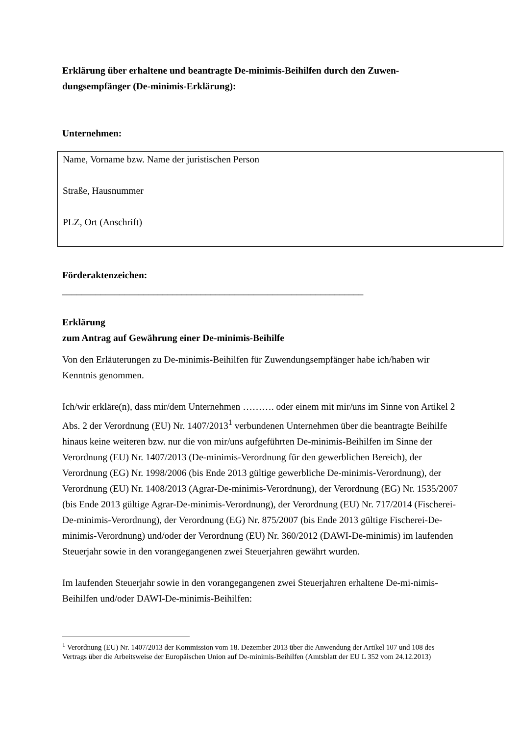Erklärung über erhaltene und beantragte De-minimis-Beihilfen durch den Zuwen-dungsempfänger (De-minimis-Erklärung):
Unternehmen:
Name, Vorname bzw. Name der juristischen Person
Straße, Hausnummer
PLZ, Ort (Anschrift)
Förderaktenzeichen:
_______________________________________________________________
Erklärung
zum Antrag auf Gewährung einer De-minimis-Beihilfe
Von den Erläuterungen zu De-minimis-Beihilfen für Zuwendungsempfänger habe ich/haben wir Kenntnis genommen.
Ich/wir erkläre(n), dass mir/dem Unternehmen ………. oder einem mit mir/uns im Sinne von Artikel 2 Abs. 2 der Verordnung (EU) Nr. 1407/2013<sup>1</sup> verbundenen Unternehmen über die beantragte Beihilfe hinaus keine weiteren bzw. nur die von mir/uns aufgeführten De-minimis-Beihilfen im Sinne der Verordnung (EU) Nr. 1407/2013 (De-minimis-Verordnung für den gewerblichen Bereich), der Verordnung (EG) Nr. 1998/2006 (bis Ende 2013 gültige gewerbliche De-minimis-Verordnung), der Verordnung (EU) Nr. 1408/2013 (Agrar-De-minimis-Verordnung), der Verordnung (EG) Nr. 1535/2007 (bis Ende 2013 gültige Agrar-De-minimis-Verordnung), der Verordnung (EU) Nr. 717/2014 (Fischerei-De-minimis-Verordnung), der Verordnung (EG) Nr. 875/2007 (bis Ende 2013 gültige Fischerei-De-minimis-Verordnung) und/oder der Verordnung (EU) Nr. 360/2012 (DAWI-De-minimis) im laufenden Steuerjahr sowie in den vorangegangenen zwei Steuerjahren gewährt wurden.
Im laufenden Steuerjahr sowie in den vorangegangenen zwei Steuerjahren erhaltene De-mi-nimis-Beihilfen und/oder DAWI-De-minimis-Beihilfen:
<sup>1</sup> Verordnung (EU) Nr. 1407/2013 der Kommission vom 18. Dezember 2013 über die Anwendung der Artikel 107 und 108 des Vertrags über die Arbeitsweise der Europäischen Union auf De-minimis-Beihilfen (Amtsblatt der EU L 352 vom 24.12.2013)